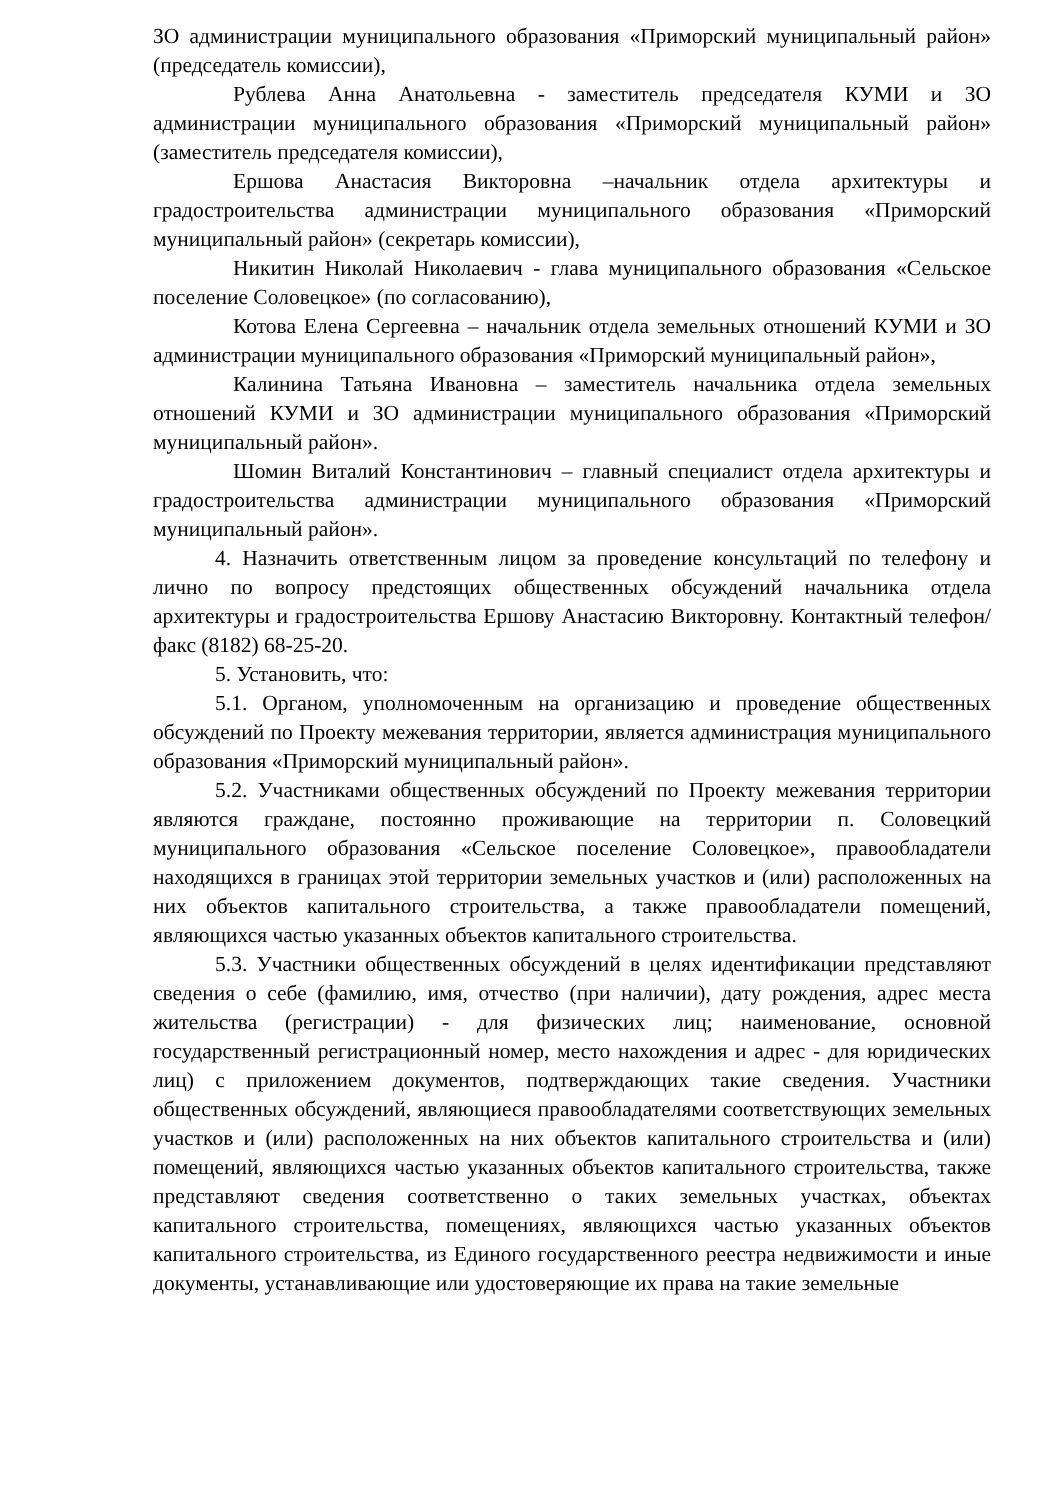ЗО администрации муниципального образования «Приморский муниципальный район» (председатель комиссии),
Рублева Анна Анатольевна - заместитель председателя КУМИ и ЗО администрации муниципального образования «Приморский муниципальный район» (заместитель председателя комиссии),
Ершова Анастасия Викторовна –начальник отдела архитектуры и градостроительства администрации муниципального образования «Приморский муниципальный район» (секретарь комиссии),
Никитин Николай Николаевич - глава муниципального образования «Сельское поселение Соловецкое» (по согласованию),
Котова Елена Сергеевна – начальник отдела земельных отношений КУМИ и ЗО администрации муниципального образования «Приморский муниципальный район»,
Калинина Татьяна Ивановна – заместитель начальника отдела земельных отношений КУМИ и ЗО администрации муниципального образования «Приморский муниципальный район».
Шомин Виталий Константинович – главный специалист отдела архитектуры и градостроительства администрации муниципального образования «Приморский муниципальный район».
4. Назначить ответственным лицом за проведение консультаций по телефону и лично по вопросу предстоящих общественных обсуждений начальника отдела архитектуры и градостроительства Ершову Анастасию Викторовну. Контактный телефон/факс (8182) 68-25-20.
5. Установить, что:
5.1. Органом, уполномоченным на организацию и проведение общественных обсуждений по Проекту межевания территории, является администрация муниципального образования «Приморский муниципальный район».
5.2. Участниками общественных обсуждений по Проекту межевания территории являются граждане, постоянно проживающие на территории п. Соловецкий муниципального образования «Сельское поселение Соловецкое», правообладатели находящихся в границах этой территории земельных участков и (или) расположенных на них объектов капитального строительства, а также правообладатели помещений, являющихся частью указанных объектов капитального строительства.
5.3. Участники общественных обсуждений в целях идентификации представляют сведения о себе (фамилию, имя, отчество (при наличии), дату рождения, адрес места жительства (регистрации) - для физических лиц; наименование, основной государственный регистрационный номер, место нахождения и адрес - для юридических лиц) с приложением документов, подтверждающих такие сведения. Участники общественных обсуждений, являющиеся правообладателями соответствующих земельных участков и (или) расположенных на них объектов капитального строительства и (или) помещений, являющихся частью указанных объектов капитального строительства, также представляют сведения соответственно о таких земельных участках, объектах капитального строительства, помещениях, являющихся частью указанных объектов капитального строительства, из Единого государственного реестра недвижимости и иные документы, устанавливающие или удостоверяющие их права на такие земельные